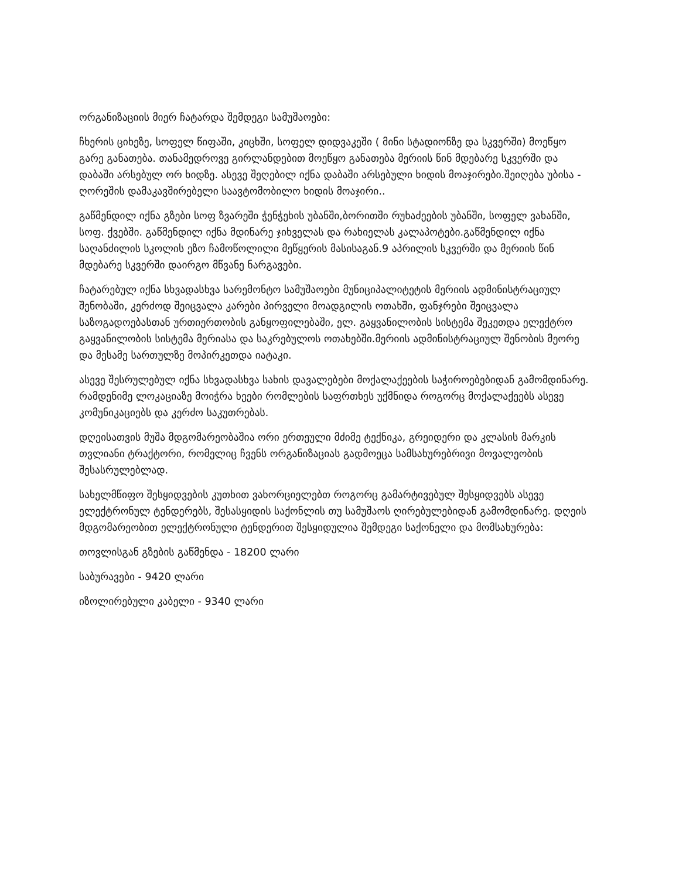ორგანიზაციის მიერ ჩატარდა შემდეგი სამუშაოები:
ჩხერის ციხეზე, სოფელ წიფაში, კიცხში, სოფელ დიდვაკეში ( მინი სტადიონზე და სკვერში) მოეწყო გარე განათება. თანამედროვე გირლანდებით მოეწყო განათება მერიის წინ მდებარე სკვერში და დაბაში არსებულ ორ ხიდზე. ასევე შეღებილ იქნა დაბაში არსებული ხიდის მოაჯირები.შეიღება უბისა - ღორეშის დამაკავშირებელი საავტომობილო ხიდის მოაჯირი..
გაწმენდილ იქნა გზები სოფ ზვარეში ჭენჭეხის უბანში,ბორითში რუხაძეების უბანში, სოფელ ვახანში, სოფ. ქვებში. გაწმენდილ იქნა მდინარე ჯიხველას და რახიელას კალაპოტები.გაწმენდილ იქნა საღანძილის სკოლის ეზო ჩამოწოლილი მეწყერის მასისაგან.9 აპრილის სკვერში და მერიის წინ მდებარე სკვერში დაირგო მწვანე ნარგავები.
ჩატარებულ იქნა სხვადასხვა სარემონტო სამუშაოები მუნიციპალიტეტის მერიის ადმინისტრაციულ შენობაში, კერძოდ შეიცვალა კარები პირველი მოადგილის ოთახში, ფანჯრები შეიცვალა საზოგადოებასთან ურთიერთობის განყოფილებაში, ელ. გაყვანილობის სისტემა შეკეთდა ელექტრო გაყვანილობის სისტემა მერიასა და საკრებულოს ოთახებში.მერიის ადმინისტრაციულ შენობის მეორე და მესამე სართულზე მოპირკეთდა იატაკი.
ასევე შესრულებულ იქნა სხვადასხვა სახის დავალებები მოქალაქეების საჭიროებებიდან გამომდინარე. რამდენიმე ლოკაციაზე მოიჭრა ხეები რომლების საფრთხეს უქმნიდა როგორც მოქალაქეებს ასევე კომუნიკაციებს და კერძო საკუთრებას.
დღეისათვის მუშა მდგომარეობაშია ორი ერთეული მძიმე ტექნიკა, გრეიდერი და კლასის მარკის თვლიანი ტრაქტორი, რომელიც ჩვენს ორგანიზაციას გადმოეცა სამსახურებრივი მოვალეობის შესასრულებლად.
სახელმწიფო შესყიდვების კუთხით ვახორციელებთ როგორც გამარტივებულ შესყიდვებს ასევე ელექტრონულ ტენდერებს, შესასყიდის საქონლის თუ სამუშაოს ღირებულებიდან გამომდინარე. დღეის მდგომარეობით ელექტრონული ტენდერით შესყიდულია შემდეგი საქონელი და მომსახურება:
თოვლისგან გზების გაწმენდა - 18200 ლარი
საბურავები - 9420 ლარი
იზოლირებული კაბელი - 9340 ლარი